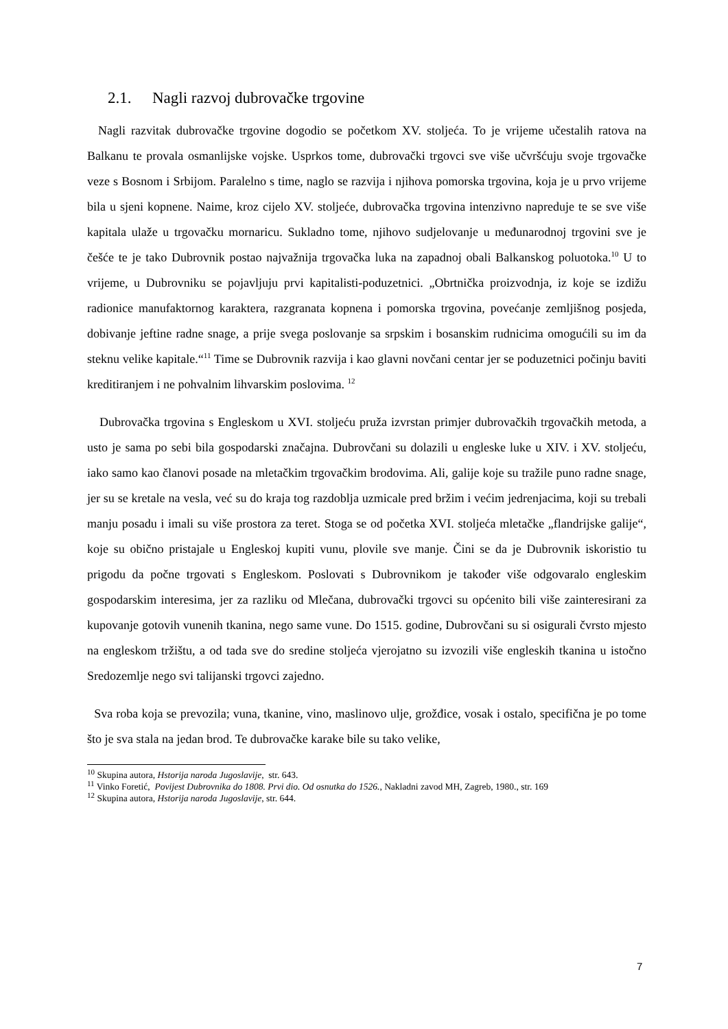2.1. Nagli razvoj dubrovačke trgovine
Nagli razvitak dubrovačke trgovine dogodio se početkom XV. stoljeća. To je vrijeme učestalih ratova na Balkanu te provala osmanlijske vojske. Usprkos tome, dubrovački trgovci sve više učvršćuju svoje trgovačke veze s Bosnom i Srbijom. Paralelno s time, naglo se razvija i njihova pomorska trgovina, koja je u prvo vrijeme bila u sjeni kopnene. Naime, kroz cijelo XV. stoljeće, dubrovačka trgovina intenzivno napreduje te se sve više kapitala ulaže u trgovačku mornaricu. Sukladno tome, njihovo sudjelovanje u međunarodnoj trgovini sve je češće te je tako Dubrovnik postao najvažnija trgovačka luka na zapadnoj obali Balkanskog poluotoka.<sup>10</sup> U to vrijeme, u Dubrovniku se pojavljuju prvi kapitalisti-poduzetnici. „Obrtnička proizvodnja, iz koje se izdižu radionice manufaktornog karaktera, razgranata kopnena i pomorska trgovina, povećanje zemljišnog posjeda, dobivanje jeftine radne snage, a prije svega poslovanje sa srpskim i bosanskim rudnicima omogućili su im da steknu velike kapitale.“<sup>11</sup> Time se Dubrovnik razvija i kao glavni novčani centar jer se poduzetnici počinju baviti kreditiranjem i ne pohvalnim lihvarskim poslovima. <sup>12</sup>
Dubrovačka trgovina s Engleskom u XVI. stoljeću pruža izvrstan primjer dubrovačkih trgovačkih metoda, a usto je sama po sebi bila gospodarski značajna. Dubrovčani su dolazili u engleske luke u XIV. i XV. stoljeću, iako samo kao članovi posade na mletačkim trgovačkim brodovima. Ali, galije koje su tražile puno radne snage, jer su se kretale na vesla, već su do kraja tog razdoblja uzmicale pred bržim i većim jedrenjacima, koji su trebali manju posadu i imali su više prostora za teret. Stoga se od početka XVI. stoljeća mletačke „flandrijske galije“, koje su obično pristajale u Engleskoj kupiti vunu, plovile sve manje. Čini se da je Dubrovnik iskoristio tu prigodu da počne trgovati s Engleskom. Poslovati s Dubrovnikom je također više odgovaralo engleskim gospodarskim interesima, jer za razliku od Mlečana, dubrovački trgovci su općenito bili više zainteresirani za kupovanje gotovih vunenih tkanina, nego same vune. Do 1515. godine, Dubrovčani su si osigurali čvrsto mjesto na engleskom tržištu, a od tada sve do sredine stoljeća vjerojatno su izvozili više engleskih tkanina u istočno Sredozemlje nego svi talijanski trgovci zajedno.
Sva roba koja se prevozila; vuna, tkanine, vino, maslinovo ulje, grožđice, vosak i ostalo, specifična je po tome što je sva stala na jedan brod. Te dubrovačke karake bile su tako velike,
<sup>10</sup> Skupina autora, Hstorija naroda Jugoslavije, str. 643.
<sup>11</sup> Vinko Foretić, Povijest Dubrovnika do 1808. Prvi dio. Od osnutka do 1526., Nakladni zavod MH, Zagreb, 1980., str. 169
<sup>12</sup> Skupina autora, Hstorija naroda Jugoslavije, str. 644.
7